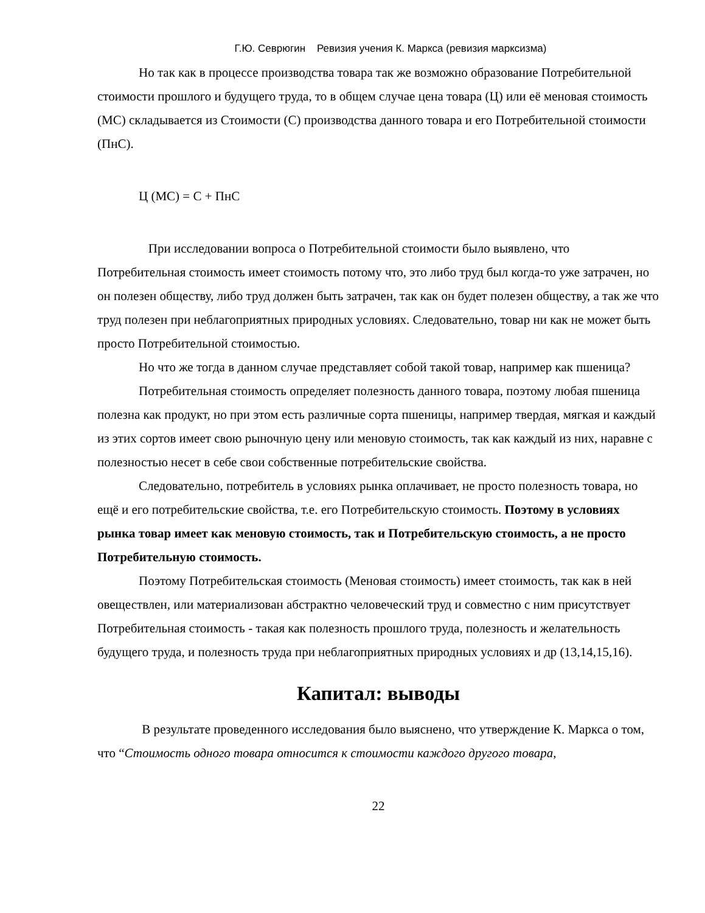Г.Ю. Севрюгин Ревизия учения К. Маркса (ревизия марксизма)
Но так как в процессе производства товара так же возможно образование Потребительной стоимости прошлого и будущего труда, то в общем случае цена товара (Ц) или её меновая стоимость (МС) складывается из Стоимости (С) производства данного товара и его Потребительной стоимости (ПнС).
Ц (МС) = С + ПнС
При исследовании вопроса о Потребительной стоимости было выявлено, что Потребительная стоимость имеет стоимость потому что, это либо труд был когда-то уже затрачен, но он полезен обществу, либо труд должен быть затрачен, так как он будет полезен обществу, а так же что труд полезен при неблагоприятных природных условиях. Следовательно, товар ни как не может быть просто Потребительной стоимостью.
Но что же тогда в данном случае представляет собой такой товар, например как пшеница?
Потребительная стоимость определяет полезность данного товара, поэтому любая пшеница полезна как продукт, но при этом есть различные сорта пшеницы, например твердая, мягкая и каждый из этих сортов имеет свою рыночную цену или меновую стоимость, так как каждый из них, наравне с полезностью несет в себе свои собственные потребительские свойства.
Следовательно, потребитель в условиях рынка оплачивает, не просто полезность товара, но ещё и его потребительские свойства, т.е. его Потребительскую стоимость. Поэтому в условиях рынка товар имеет как меновую стоимость, так и Потребительскую стоимость, а не просто Потребительную стоимость.
Поэтому Потребительская стоимость (Меновая стоимость) имеет стоимость, так как в ней овеществлен, или материализован абстрактно человеческий труд и совместно с ним присутствует Потребительная стоимость - такая как полезность прошлого труда, полезность и желательность будущего труда, и полезность труда при неблагоприятных природных условиях и др (13,14,15,16).
Капитал: выводы
В результате проведенного исследования было выяснено, что утверждение К. Маркса о том, что “Стоимость одного товара относится к стоимости каждого другого товара,
22